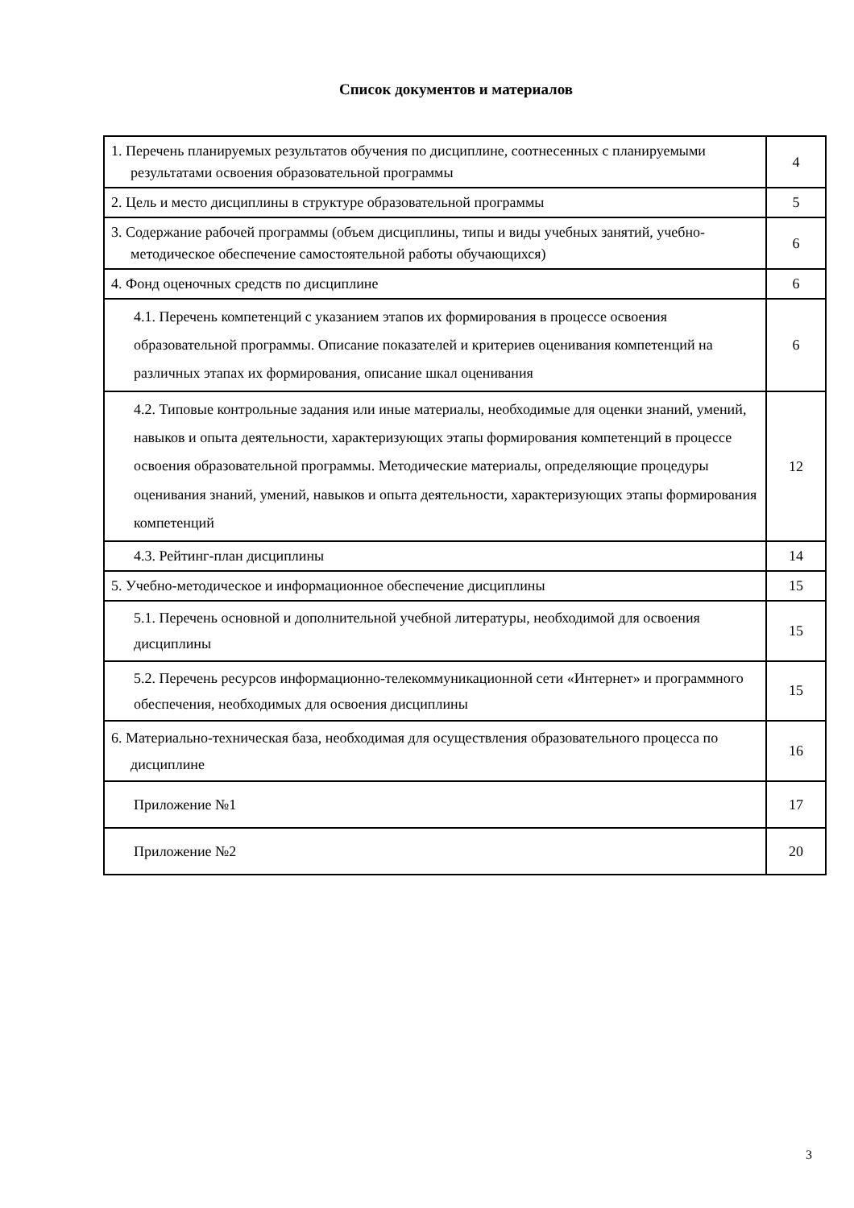Список документов и материалов
| 1. Перечень планируемых результатов обучения по дисциплине, соотнесенных с планируемыми результатами освоения образовательной программы | 4 |
| 2. Цель и место дисциплины в структуре образовательной программы | 5 |
| 3. Содержание рабочей программы (объем дисциплины, типы и виды учебных занятий, учебно-методическое обеспечение самостоятельной работы обучающихся) | 6 |
| 4. Фонд оценочных средств по дисциплине | 6 |
| 4.1. Перечень компетенций с указанием этапов их формирования в процессе освоения образовательной программы. Описание показателей и критериев оценивания компетенций на различных этапах их формирования, описание шкал оценивания | 6 |
| 4.2. Типовые контрольные задания или иные материалы, необходимые для оценки знаний, умений, навыков и опыта деятельности, характеризующих этапы формирования компетенций в процессе освоения образовательной программы. Методические материалы, определяющие процедуры оценивания знаний, умений, навыков и опыта деятельности, характеризующих этапы формирования компетенций | 12 |
| 4.3. Рейтинг-план дисциплины | 14 |
| 5. Учебно-методическое и информационное обеспечение дисциплины | 15 |
| 5.1. Перечень основной и дополнительной учебной литературы, необходимой для освоения дисциплины | 15 |
| 5.2. Перечень ресурсов информационно-телекоммуникационной сети «Интернет» и программного обеспечения, необходимых для освоения дисциплины | 15 |
| 6. Материально-техническая база, необходимая для осуществления образовательного процесса по дисциплине | 16 |
| Приложение №1 | 17 |
| Приложение №2 | 20 |
3